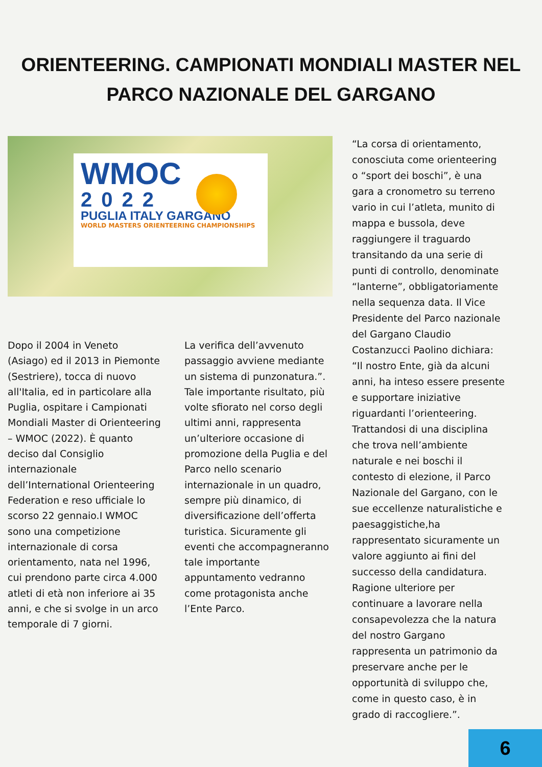ORIENTEERING. CAMPIONATI MONDIALI MASTER NEL PARCO NAZIONALE DEL GARGANO
WMOC
2022
PUGLIA ITALY GARGANO
WORLD MASTERS ORIENTEERING CHAMPIONSHIPS
Dopo il 2004 in Veneto (Asiago) ed il 2013 in Piemonte (Sestriere), tocca di nuovo all'Italia, ed in particolare alla Puglia, ospitare i Campionati Mondiali Master di Orienteering – WMOC (2022). È quanto deciso dal Consiglio internazionale dell’International Orienteering Federation e reso ufficiale lo scorso 22 gennaio.I WMOC sono una competizione internazionale di corsa orientamento, nata nel 1996, cui prendono parte circa 4.000 atleti di età non inferiore ai 35 anni, e che si svolge in un arco temporale di 7 giorni.
La verifica dell’avvenuto passaggio avviene mediante un sistema di punzonatura.”. Tale importante risultato, più volte sfiorato nel corso degli ultimi anni, rappresenta un’ulteriore occasione di promozione della Puglia e del Parco nello scenario internazionale in un quadro, sempre più dinamico, di diversificazione dell’offerta turistica. Sicuramente gli eventi che accompagneranno tale importante appuntamento vedranno come protagonista anche l’Ente Parco.
“La corsa di orientamento, conosciuta come orienteering o “sport dei boschi”, è una gara a cronometro su terreno vario in cui l’atleta, munito di mappa e bussola, deve raggiungere il traguardo transitando da una serie di punti di controllo, denominate “lanterne”, obbligatoriamente nella sequenza data. Il Vice Presidente del Parco nazionale del Gargano Claudio Costanzucci Paolino dichiara: “Il nostro Ente, già da alcuni anni, ha inteso essere presente e supportare iniziative riguardanti l’orienteering. Trattandosi di una disciplina che trova nell’ambiente naturale e nei boschi il contesto di elezione, il Parco Nazionale del Gargano, con le sue eccellenze naturalistiche e paesaggistiche,ha rappresentato sicuramente un valore aggiunto ai fini del successo della candidatura. Ragione ulteriore per continuare a lavorare nella consapevolezza che la natura del nostro Gargano rappresenta un patrimonio da preservare anche per le opportunità di sviluppo che, come in questo caso, è in grado di raccogliere.”.
6